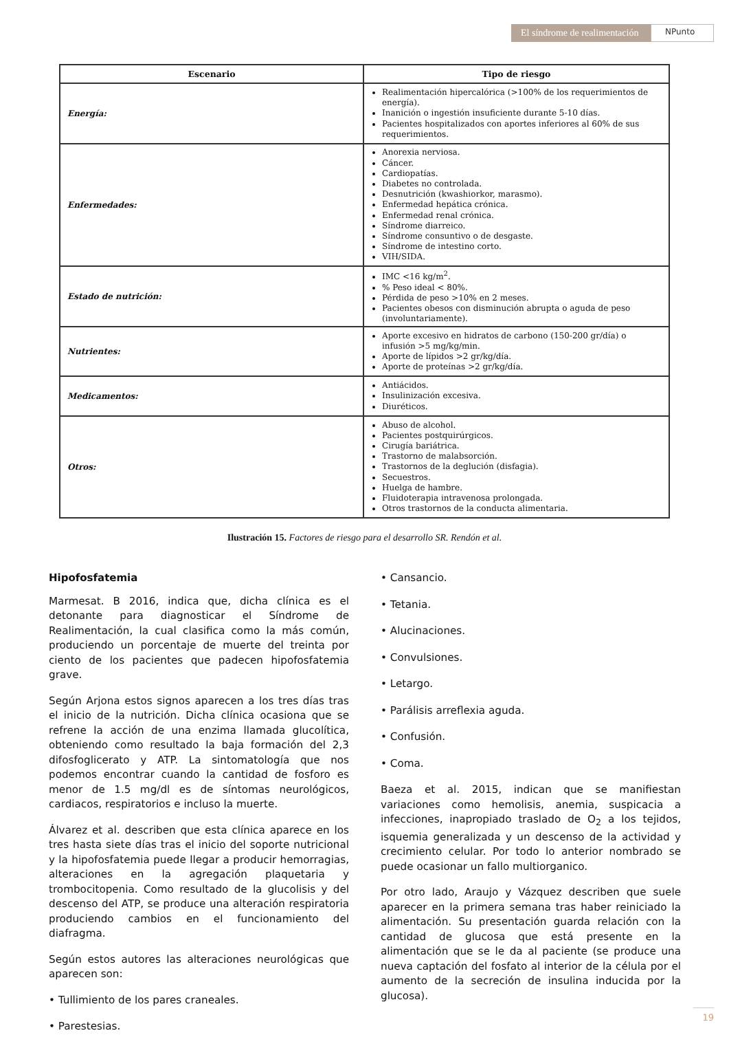El síndrome de realimentación
NPunto
| Escenario | Tipo de riesgo |
| --- | --- |
| Energía: | Realimentación hipercalórica (>100% de los requerimientos de energía). Inanición o ingestión insuficiente durante 5-10 días. Pacientes hospitalizados con aportes inferiores al 60% de sus requerimientos. |
| Enfermedades: | Anorexia nerviosa. Cáncer. Cardiopatías. Diabetes no controlada. Desnutrición (kwashiorkor, marasmo). Enfermedad hepática crónica. Enfermedad renal crónica. Síndrome diarreico. Síndrome consuntivo o de desgaste. Síndrome de intestino corto. VIH/SIDA. |
| Estado de nutrición: | IMC <16 kg/m<sup>2</sup>. % Peso ideal < 80%. Pérdida de peso >10% en 2 meses. Pacientes obesos con disminución abrupta o aguda de peso (involuntariamente). |
| Nutrientes: | Aporte excesivo en hidratos de carbono (150-200 gr/día) o infusión >5 mg/kg/min. Aporte de lípidos >2 gr/kg/día. Aporte de proteínas >2 gr/kg/día. |
| Medicamentos: | Antiácidos. Insulinización excesiva. Diuréticos. |
| Otros: | Abuso de alcohol. Pacientes postquirúrgicos. Cirugía bariátrica. Trastorno de malabsorción. Trastornos de la deglución (disfagia). Secuestros. Huelga de hambre. Fluidoterapia intravenosa prolongada. Otros trastornos de la conducta alimentaria. |
Ilustración 15. Factores de riesgo para el desarrollo SR. Rendón et al.
Hipofosfatemia
Marmesat. B 2016, indica que, dicha clínica es el detonante para diagnosticar el Síndrome de Realimentación, la cual clasifica como la más común, produciendo un porcentaje de muerte del treinta por ciento de los pacientes que padecen hipofosfatemia grave.
Según Arjona estos signos aparecen a los tres días tras el inicio de la nutrición. Dicha clínica ocasiona que se refrene la acción de una enzima llamada glucolítica, obteniendo como resultado la baja formación del 2,3 difosfoglicerato y ATP. La sintomatología que nos podemos encontrar cuando la cantidad de fosforo es menor de 1.5 mg/dl es de síntomas neurológicos, cardiacos, respiratorios e incluso la muerte.
Álvarez et al. describen que esta clínica aparece en los tres hasta siete días tras el inicio del soporte nutricional y la hipofosfatemia puede llegar a producir hemorragias, alteraciones en la agregación plaquetaria y trombocitopenia. Como resultado de la glucolisis y del descenso del ATP, se produce una alteración respiratoria produciendo cambios en el funcionamiento del diafragma.
Según estos autores las alteraciones neurológicas que aparecen son:
• Tullimiento de los pares craneales.
• Parestesias.
• Cansancio.
• Tetania.
• Alucinaciones.
• Convulsiones.
• Letargo.
• Parálisis arreflexia aguda.
• Confusión.
• Coma.
Baeza et al. 2015, indican que se manifiestan variaciones como hemolisis, anemia, suspicacia a infecciones, inapropiado traslado de O<sub>2</sub> a los tejidos, isquemia generalizada y un descenso de la actividad y crecimiento celular. Por todo lo anterior nombrado se puede ocasionar un fallo multiorganico.
Por otro lado, Araujo y Vázquez describen que suele aparecer en la primera semana tras haber reiniciado la alimentación. Su presentación guarda relación con la cantidad de glucosa que está presente en la alimentación que se le da al paciente (se produce una nueva captación del fosfato al interior de la célula por el aumento de la secreción de insulina inducida por la glucosa).
19